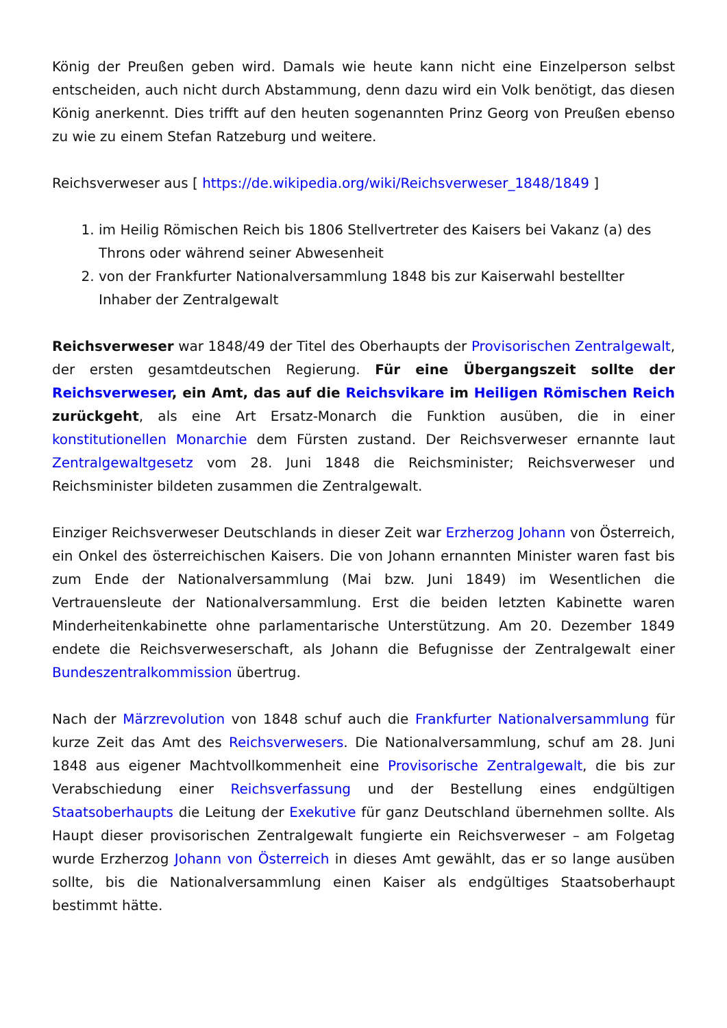König der Preußen geben wird. Damals wie heute kann nicht eine Einzelperson selbst entscheiden, auch nicht durch Abstammung, denn dazu wird ein Volk benötigt, das diesen König anerkennt. Dies trifft auf den heuten sogenannten Prinz Georg von Preußen ebenso zu wie zu einem Stefan Ratzeburg und weitere.
Reichsverweser aus [ https://de.wikipedia.org/wiki/Reichsverweser_1848/1849 ]
1. im Heilig Römischen Reich bis 1806 Stellvertreter des Kaisers bei Vakanz (a) des Throns oder während seiner Abwesenheit
2. von der Frankfurter Nationalversammlung 1848 bis zur Kaiserwahl bestellter Inhaber der Zentralgewalt
Reichsverweser war 1848/49 der Titel des Oberhaupts der Provisorischen Zentralgewalt, der ersten gesamtdeutschen Regierung. Für eine Übergangszeit sollte der Reichsverweser, ein Amt, das auf die Reichsvikare im Heiligen Römischen Reich zurückgeht, als eine Art Ersatz-Monarch die Funktion ausüben, die in einer konstitutionellen Monarchie dem Fürsten zustand. Der Reichsverweser ernannte laut Zentralgewaltgesetz vom 28. Juni 1848 die Reichsminister; Reichsverweser und Reichsminister bildeten zusammen die Zentralgewalt.
Einziger Reichsverweser Deutschlands in dieser Zeit war Erzherzog Johann von Österreich, ein Onkel des österreichischen Kaisers. Die von Johann ernannten Minister waren fast bis zum Ende der Nationalversammlung (Mai bzw. Juni 1849) im Wesentlichen die Vertrauensleute der Nationalversammlung. Erst die beiden letzten Kabinette waren Minderheitenkabinette ohne parlamentarische Unterstützung. Am 20. Dezember 1849 endete die Reichsverweserschaft, als Johann die Befugnisse der Zentralgewalt einer Bundeszentralkommission übertrug.
Nach der Märzrevolution von 1848 schuf auch die Frankfurter Nationalversammlung für kurze Zeit das Amt des Reichsverwesers. Die Nationalversammlung, schuf am 28. Juni 1848 aus eigener Machtvollkommenheit eine Provisorische Zentralgewalt, die bis zur Verabschiedung einer Reichsverfassung und der Bestellung eines endgültigen Staatsoberhaupts die Leitung der Exekutive für ganz Deutschland übernehmen sollte. Als Haupt dieser provisorischen Zentralgewalt fungierte ein Reichsverweser – am Folgetag wurde Erzherzog Johann von Österreich in dieses Amt gewählt, das er so lange ausüben sollte, bis die Nationalversammlung einen Kaiser als endgültiges Staatsoberhaupt bestimmt hätte.